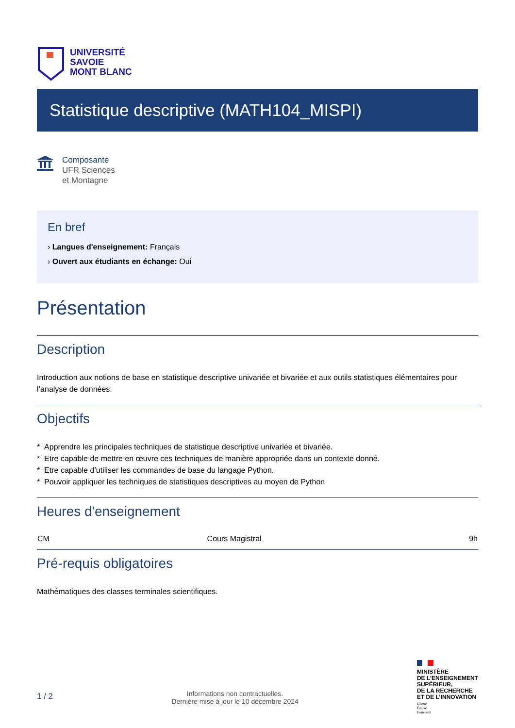UNIVERSITÉ
SAVOIE
MONT BLANC
Statistique descriptive (MATH104_MISPI)
Composante
UFR Sciences
et Montagne
En bref
› Langues d'enseignement: Français
› Ouvert aux étudiants en échange: Oui
Présentation
Description
Introduction aux notions de base en statistique descriptive univariée et bivariée et aux outils statistiques élémentaires pour l’analyse de données.
Objectifs
* Apprendre les principales techniques de statistique descriptive univariée et bivariée.
* Etre capable de mettre en œuvre ces techniques de manière appropriée dans un contexte donné.
* Etre capable d’utiliser les commandes de base du langage Python.
* Pouvoir appliquer les techniques de statistiques descriptives au moyen de Python
Heures d'enseignement
| CM | Cours Magistral | 9h |
Pré-requis obligatoires
Mathématiques des classes terminales scientifiques.
1 / 2
Informations non contractuelles.
Dernière mise à jour le 10 décembre 2024
MINISTÈRE
DE L’ENSEIGNEMENT
SUPÉRIEUR,
DE LA RECHERCHE
ET DE L’INNOVATION
Liberté
Égalité
Fraternité